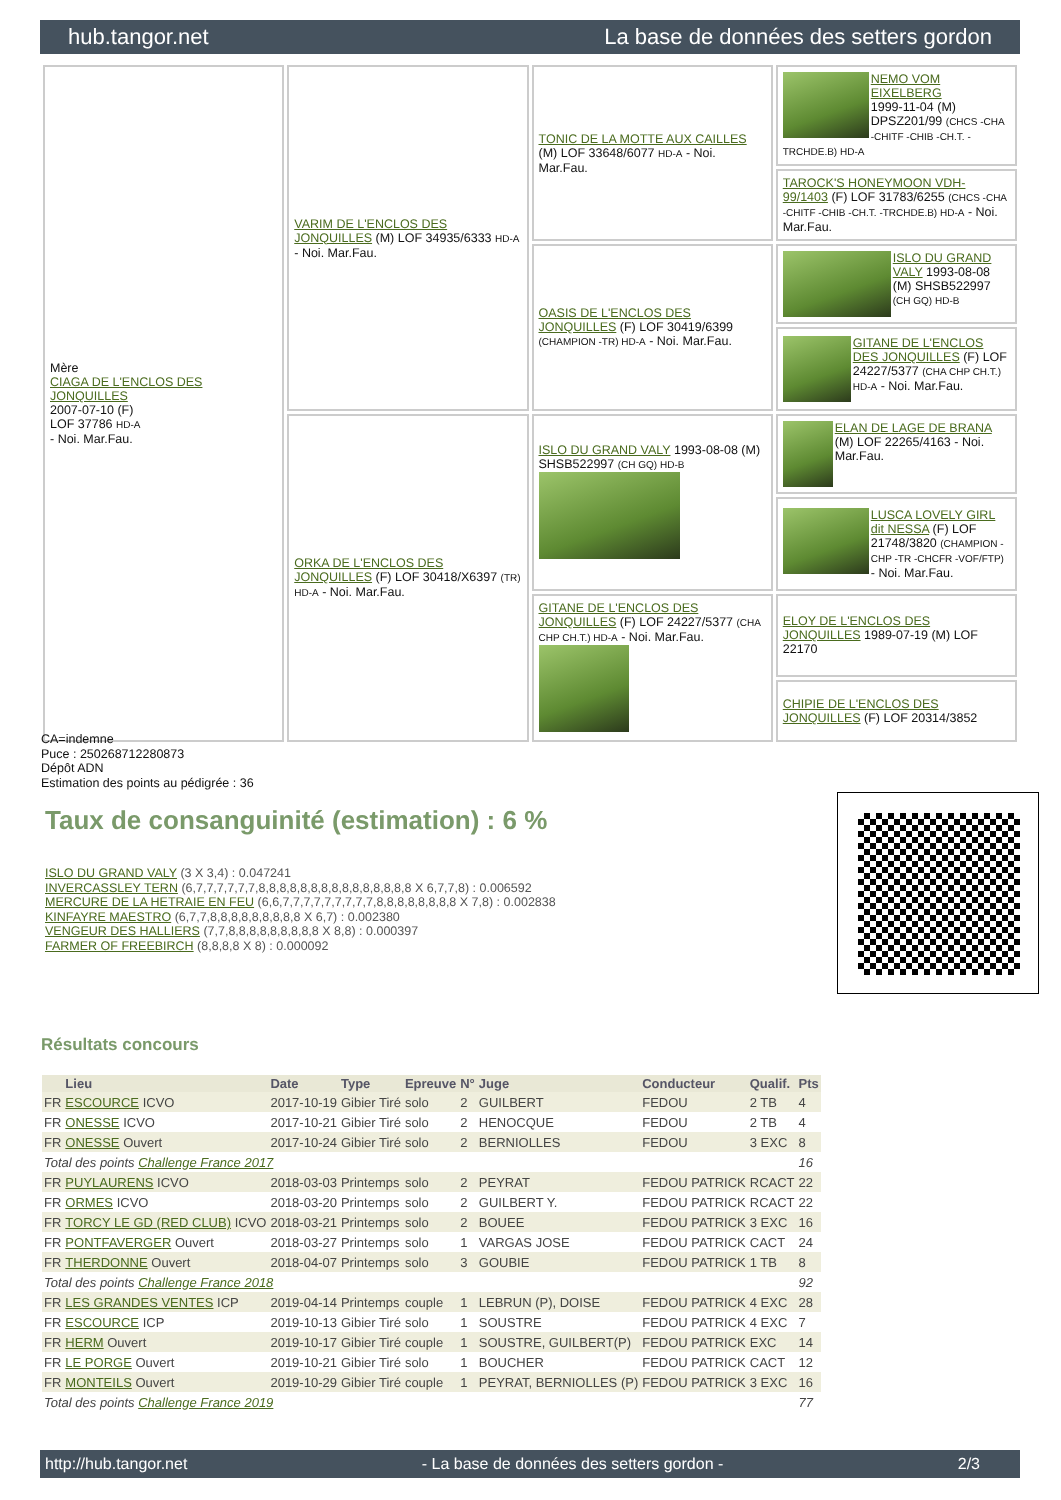hub.tangor.net La base de données des setters gordon
| Mère CIAGA DE L'ENCLOS DES JONQUILLES 2007-07-10 (F) LOF 37786 HD-A - Noi. Mar.Fau. | VARIM DE L'ENCLOS DES JONQUILLES (M) LOF 34935/6333 HD-A - Noi. Mar.Fau. | TONIC DE LA MOTTE AUX CAILLES (M) LOF 33648/6077 HD-A - Noi. Mar.Fau. | NEMO VOM EIXELBERG 1999-11-04 (M) DPSZ201/99 (CHCS -CHA -CHITF -CHIB -CH.T. -TRCHDE.B) HD-A |
| | | | TAROCK'S HONEYMOON VDH-99/1403 (F) LOF 31783/6255 (CHCS -CHA -CHITF -CHIB -CH.T. -TRCHDE.B) HD-A - Noi. Mar.Fau. |
| | | OASIS DE L'ENCLOS DES JONQUILLES (F) LOF 30419/6399 (CHAMPION -TR) HD-A - Noi. Mar.Fau. | ISLO DU GRAND VALY 1993-08-08 (M) SHSB522997 (CH GQ) HD-B |
| | | | GITANE DE L'ENCLOS DES JONQUILLES (F) LOF 24227/5377 (CHA CHP CH.T.) HD-A - Noi. Mar.Fau. |
| | ORKA DE L'ENCLOS DES JONQUILLES (F) LOF 30418/X6397 (TR) HD-A - Noi. Mar.Fau. | ISLO DU GRAND VALY 1993-08-08 (M) SHSB522997 (CH GQ) HD-B | ELAN DE LAGE DE BRANA (M) LOF 22265/4163 - Noi. Mar.Fau. |
| | | | LUSCA LOVELY GIRL dit NESSA (F) LOF 21748/3820 (CHAMPION -CHP -TR -CHCFR -VOF/FTP) - Noi. Mar.Fau. |
| | | GITANE DE L'ENCLOS DES JONQUILLES (F) LOF 24227/5377 (CHA CHP CH.T.) HD-A - Noi. Mar.Fau. | ELOY DE L'ENCLOS DES JONQUILLES 1989-07-19 (M) LOF 22170 |
| | | | CHIPIE DE L'ENCLOS DES JONQUILLES (F) LOF 20314/3852 |
CA=indemne
Puce : 250268712280873
Dépôt ADN
Estimation des points au pédigrée : 36
Taux de consanguinité (estimation) : 6 %
ISLO DU GRAND VALY (3 X 3,4) : 0.047241
INVERCASSLEY TERN (6,7,7,7,7,7,7,8,8,8,8,8,8,8,8,8,8,8,8,8,8,8 X 6,7,7,8) : 0.006592
MERCURE DE LA HETRAIE EN FEU (6,6,7,7,7,7,7,7,7,7,7,8,8,8,8,8,8,8,8 X 7,8) : 0.002838
KINFAYRE MAESTRO (6,7,7,8,8,8,8,8,8,8,8,8 X 6,7) : 0.002380
VENGEUR DES HALLIERS (7,7,8,8,8,8,8,8,8,8,8 X 8,8) : 0.000397
FARMER OF FREEBIRCH (8,8,8,8 X 8) : 0.000092
Résultats concours
| | Lieu | Date | Type | Epreuve | N° | Juge | Conducteur | Qualif. | Pts |
| --- | --- | --- | --- | --- | --- | --- | --- | --- | --- |
| FR | ESCOURCE ICVO | 2017-10-19 | Gibier Tiré | solo | 2 | GUILBERT | FEDOU | 2 TB | 4 |
| FR | ONESSE ICVO | 2017-10-21 | Gibier Tiré | solo | 2 | HENOCQUE | FEDOU | 2 TB | 4 |
| FR | ONESSE Ouvert | 2017-10-24 | Gibier Tiré | solo | 2 | BERNIOLLES | FEDOU | 3 EXC | 8 |
| Total des points Challenge France 2017 | | | | | | | | | 16 |
| FR | PUYLAURENS ICVO | 2018-03-03 | Printemps | solo | 2 | PEYRAT | FEDOU PATRICK | RCACT | 22 |
| FR | ORMES ICVO | 2018-03-20 | Printemps | solo | 2 | GUILBERT Y. | FEDOU PATRICK | RCACT | 22 |
| FR | TORCY LE GD (RED CLUB) ICVO | 2018-03-21 | Printemps | solo | 2 | BOUEE | FEDOU PATRICK | 3 EXC | 16 |
| FR | PONTFAVERGER Ouvert | 2018-03-27 | Printemps | solo | 1 | VARGAS JOSE | FEDOU PATRICK | CACT | 24 |
| FR | THERDONNE Ouvert | 2018-04-07 | Printemps | solo | 3 | GOUBIE | FEDOU PATRICK | 1 TB | 8 |
| Total des points Challenge France 2018 | | | | | | | | | 92 |
| FR | LES GRANDES VENTES ICP | 2019-04-14 | Printemps | couple | 1 | LEBRUN (P), DOISE | FEDOU PATRICK | 4 EXC | 28 |
| FR | ESCOURCE ICP | 2019-10-13 | Gibier Tiré | solo | 1 | SOUSTRE | FEDOU PATRICK | 4 EXC | 7 |
| FR | HERM Ouvert | 2019-10-17 | Gibier Tiré | couple | 1 | SOUSTRE, GUILBERT(P) | FEDOU PATRICK | EXC | 14 |
| FR | LE PORGE Ouvert | 2019-10-21 | Gibier Tiré | solo | 1 | BOUCHER | FEDOU PATRICK | CACT | 12 |
| FR | MONTEILS Ouvert | 2019-10-29 | Gibier Tiré | couple | 1 | PEYRAT, BERNIOLLES (P) | FEDOU PATRICK | 3 EXC | 16 |
| Total des points Challenge France 2019 | | | | | | | | | 77 |
http://hub.tangor.net - La base de données des setters gordon - 2/3